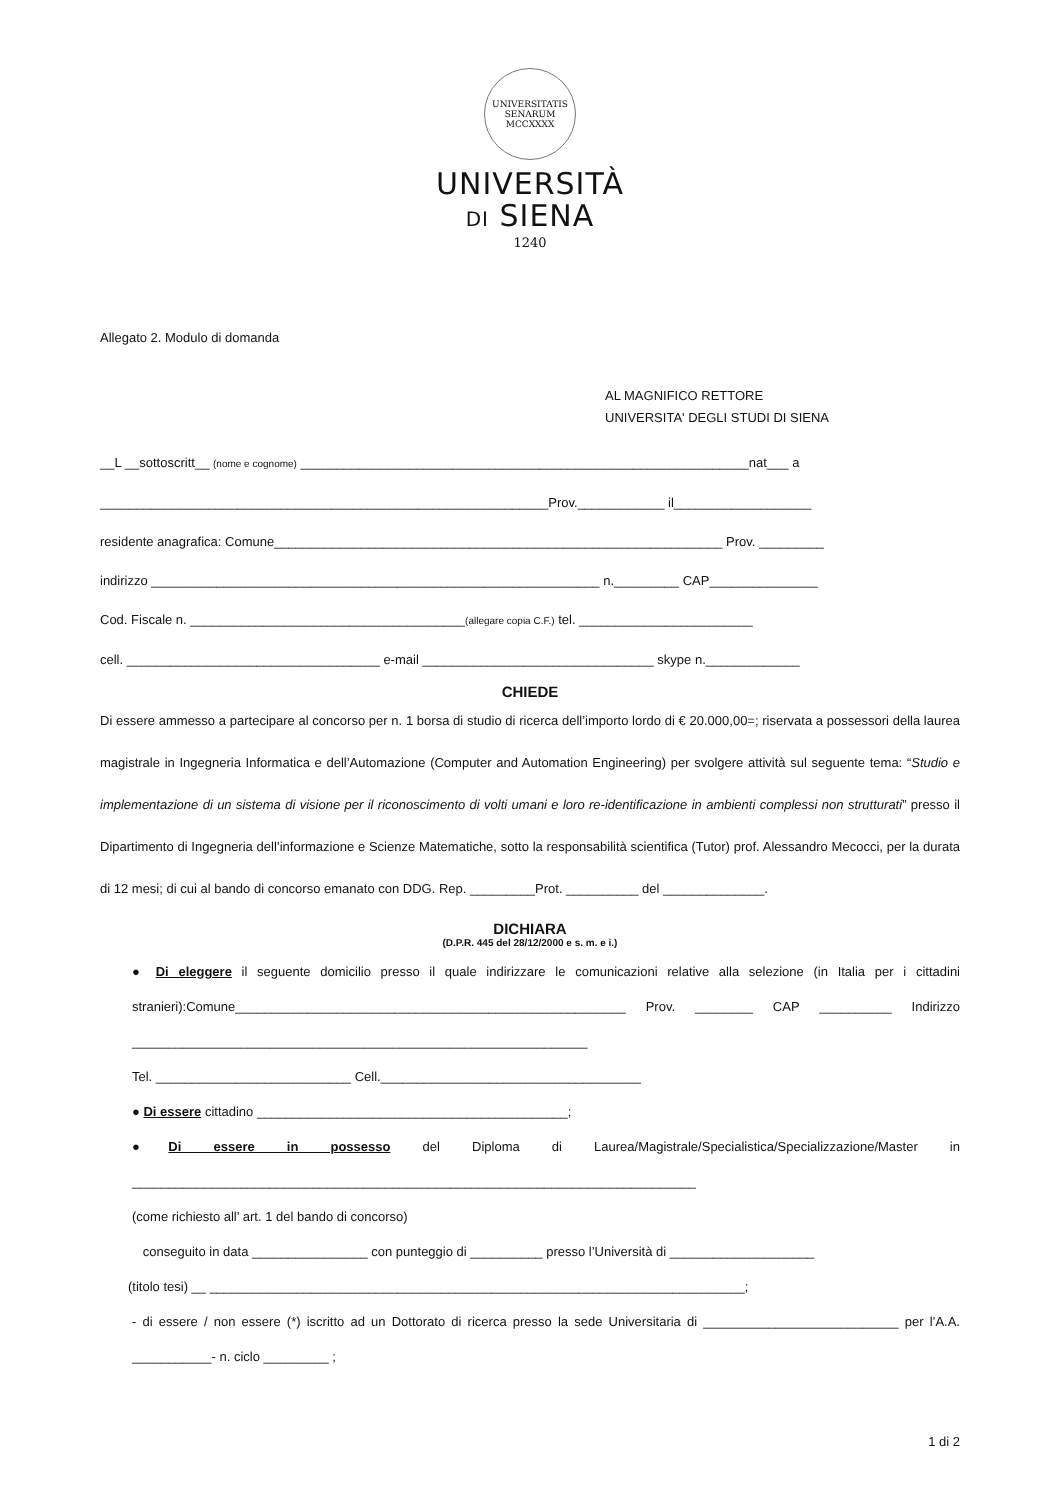UNIVERSITATIS SENARUM MCCXXXX
UNIVERSITÀ
DI SIENA
1240
Allegato 2. Modulo di domanda
AL MAGNIFICO RETTORE
UNIVERSITA' DEGLI STUDI DI SIENA
__L __sottoscritt__ (nome e cognome) ______________________________________________________________nat___ a
______________________________________________________________Prov.____________ il___________________
residente anagrafica: Comune______________________________________________________________ Prov. _________
indirizzo ______________________________________________________________ n._________ CAP_______________
Cod. Fiscale n. ______________________________________(allegare copia C.F.) tel. ________________________
cell. ___________________________________ e-mail ________________________________ skype n._____________
CHIEDE
Di essere ammesso a partecipare al concorso per n. 1 borsa di studio di ricerca dell’importo lordo di € 20.000,00=; riservata a possessori della laurea magistrale in Ingegneria Informatica e dell’Automazione (Computer and Automation Engineering) per svolgere attività sul seguente tema: “Studio e implementazione di un sistema di visione per il riconoscimento di volti umani e loro re-identificazione in ambienti complessi non strutturati” presso il Dipartimento di Ingegneria dell’informazione e Scienze Matematiche, sotto la responsabilità scientifica (Tutor) prof. Alessandro Mecocci, per la durata di 12 mesi; di cui al bando di concorso emanato con DDG. Rep. _________Prot. __________ del ______________.
DICHIARA
(D.P.R. 445 del 28/12/2000 e s. m. e i.)
● Di eleggere il seguente domicilio presso il quale indirizzare le comunicazioni relative alla selezione (in Italia per i cittadini stranieri):Comune______________________________________________________ Prov. ________ CAP __________ Indirizzo _______________________________________________________________
Tel. ___________________________ Cell.____________________________________
● Di essere cittadino ___________________________________________;
●Di essere in possesso del Diploma di Laurea/Magistrale/Specialistica/Specializzazione/Master in ______________________________________________________________________________
(come richiesto all’ art. 1 del bando di concorso)
conseguito in data ________________ con punteggio di __________ presso l’Università di ____________________
(titolo tesi) __ __________________________________________________________________________;
- di essere / non essere (*) iscritto ad un Dottorato di ricerca presso la sede Universitaria di ___________________________ per l’A.A. ___________- n. ciclo _________ ;
1 di 2